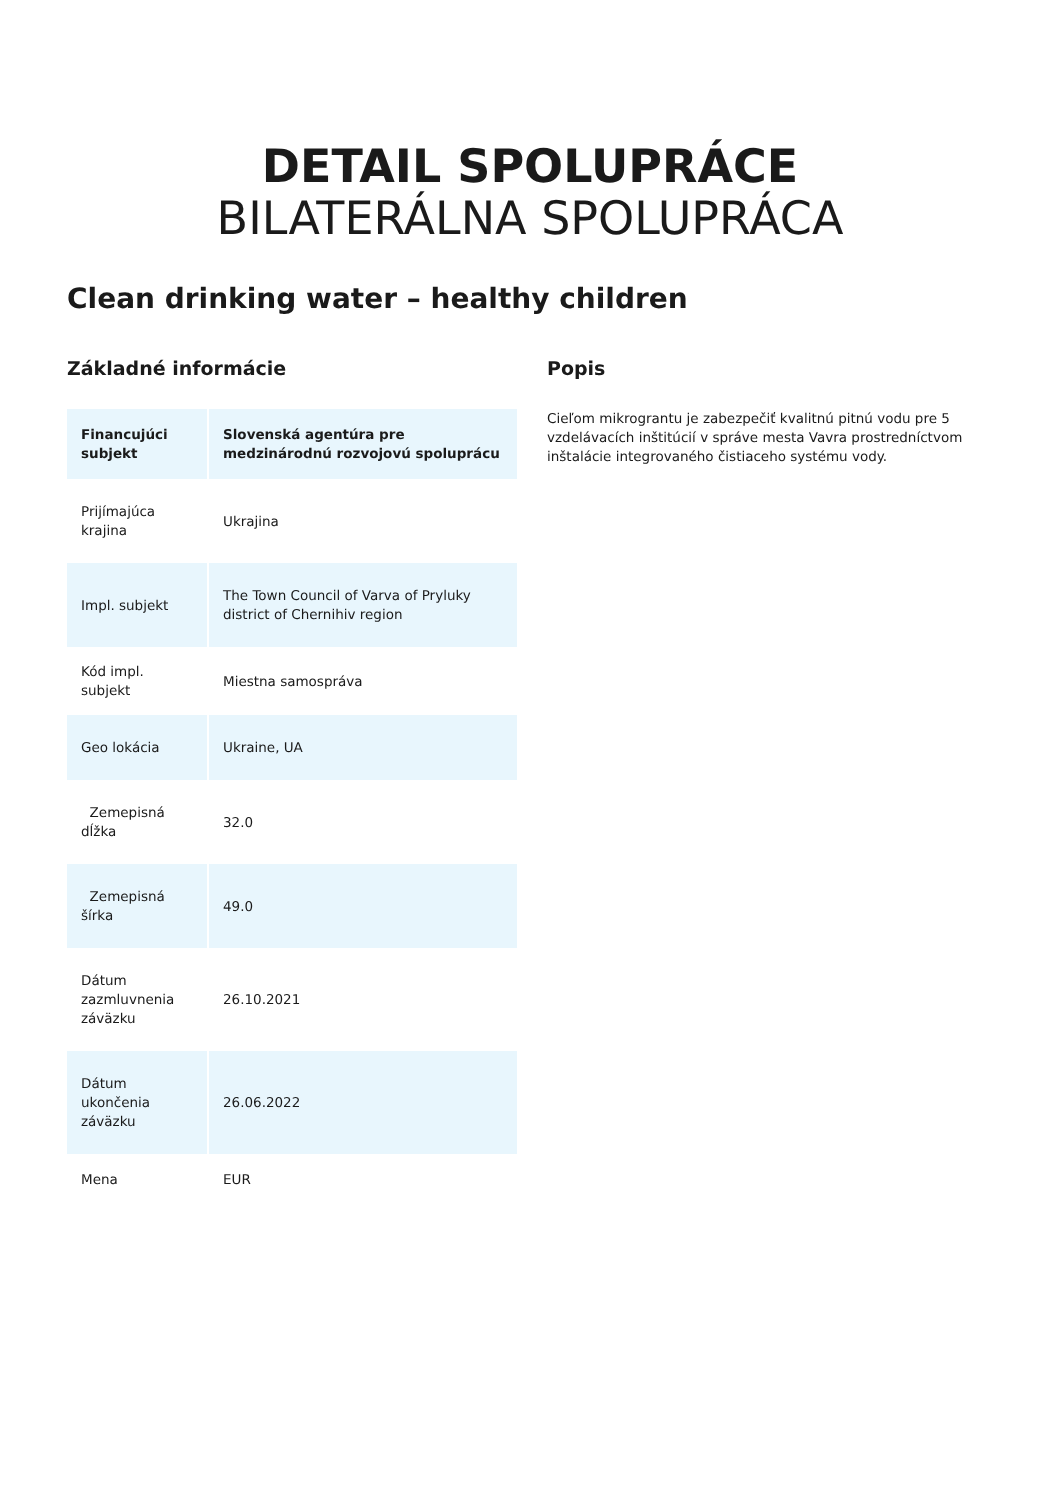DETAIL SPOLUPRÁCE
BILATERÁLNA SPOLUPRÁCA
Clean drinking water – healthy children
Základné informácie
| Financujúci subjekt | Slovenská agentúra pre medzinárodnú rozvojovú spoluprácu |
| --- | --- |
| Prijímajúca krajina | Ukrajina |
| Impl. subjekt | The Town Council of Varva of Pryluky district of Chernihiv region |
| Kód impl. subjekt | Miestna samospráva |
| Geo lokácia | Ukraine, UA |
| Zemepisná dĺžka | 32.0 |
| Zemepisná šírka | 49.0 |
| Dátum zazmluvnenia záväzku | 26.10.2021 |
| Dátum ukončenia záväzku | 26.06.2022 |
| Mena | EUR |
Popis
Cieľom mikrograntu je zabezpečiť kvalitnú pitnú vodu pre 5 vzdelávacích inštitúcií v správe mesta Vavra prostredníctvom inštalácie integrovaného čistiaceho systému vody.